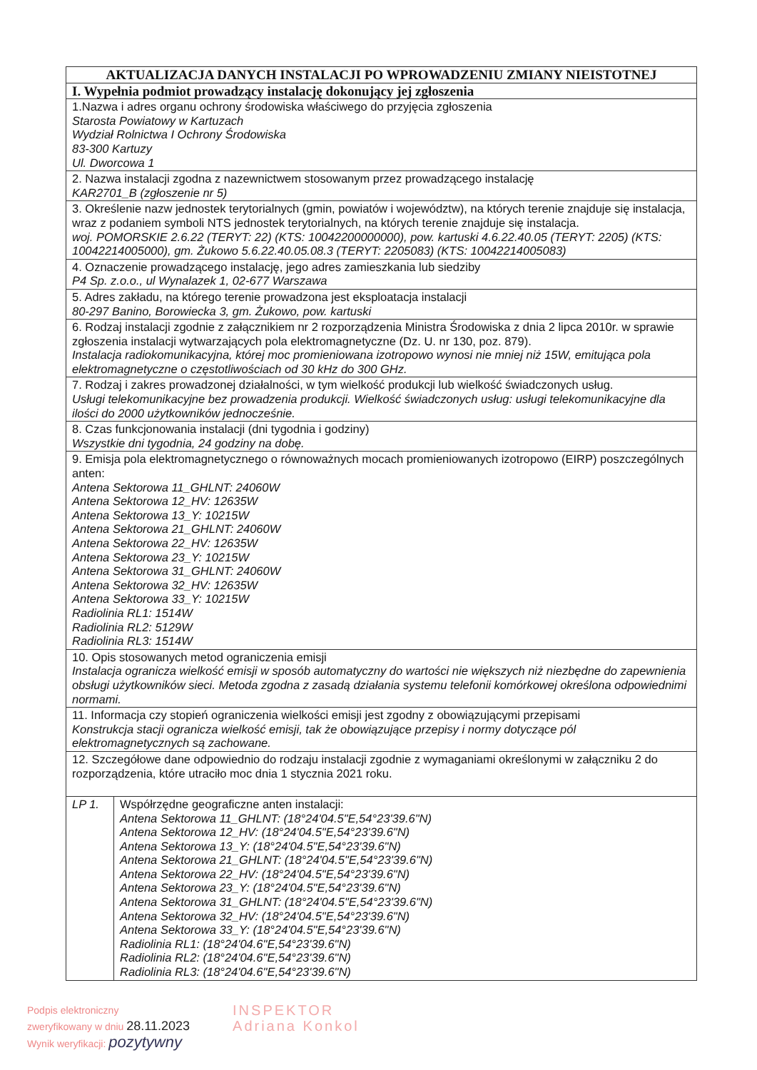| AKTUALIZACJA DANYCH INSTALACJI PO WPROWADZENIU ZMIANY NIEISTOTNEJ | |
| --- | --- |
| I. Wypełnia podmiot prowadzący instalację dokonujący jej zgłoszenia | |
| 1.Nazwa i adres organu ochrony środowiska właściwego do przyjęcia zgłoszenia Starosta Powiatowy w Kartuzach Wydział Rolnictwa I Ochrony Środowiska 83-300 Kartuzy Ul. Dworcowa 1 | |
| 2. Nazwa instalacji zgodna z nazewnictwem stosowanym przez prowadzącego instalację KAR2701_B (zgłoszenie nr 5) | |
| 3. Określenie nazw jednostek terytorialnych (gmin, powiatów i województw), na których terenie znajduje się instalacja, wraz z podaniem symboli NTS jednostek terytorialnych, na których terenie znajduje się instalacja. woj. POMORSKIE 2.6.22 (TERYT: 22) (KTS: 10042200000000), pow. kartuski 4.6.22.40.05 (TERYT: 2205) (KTS: 10042214005000), gm. Żukowo 5.6.22.40.05.08.3 (TERYT: 2205083) (KTS: 10042214005083) | |
| 4. Oznaczenie prowadzącego instalację, jego adres zamieszkania lub siedziby P4 Sp. z.o.o., ul Wynalazek 1, 02-677 Warszawa | |
| 5. Adres zakładu, na którego terenie prowadzona jest eksploatacja instalacji 80-297 Banino, Borowiecka 3, gm. Żukowo, pow. kartuski | |
| 6. Rodzaj instalacji zgodnie z załącznikiem nr 2 rozporządzenia Ministra Środowiska z dnia 2 lipca 2010r. w sprawie zgłoszenia instalacji wytwarzających pola elektromagnetyczne (Dz. U. nr 130, poz. 879). Instalacja radiokomunikacyjna, której moc promieniowana izotropowo wynosi nie mniej niż 15W, emitująca pola elektromagnetyczne o częstotliwościach od 30 kHz do 300 GHz. | |
| 7. Rodzaj i zakres prowadzonej działalności, w tym wielkość produkcji lub wielkość świadczonych usług. Usługi telekomunikacyjne bez prowadzenia produkcji. Wielkość świadczonych usług: usługi telekomunikacyjne dla ilości do 2000 użytkowników jednocześnie. | |
| 8. Czas funkcjonowania instalacji (dni tygodnia i godziny) Wszystkie dni tygodnia, 24 godziny na dobę. | |
| 9. Emisja pola elektromagnetycznego o równoważnych mocach promieniowanych izotropowo (EIRP) poszczególnych anten: Antena Sektorowa 11_GHLNT: 24060W Antena Sektorowa 12_HV: 12635W Antena Sektorowa 13_Y: 10215W Antena Sektorowa 21_GHLNT: 24060W Antena Sektorowa 22_HV: 12635W Antena Sektorowa 23_Y: 10215W Antena Sektorowa 31_GHLNT: 24060W Antena Sektorowa 32_HV: 12635W Antena Sektorowa 33_Y: 10215W Radiolinia RL1: 1514W Radiolinia RL2: 5129W Radiolinia RL3: 1514W | |
| 10. Opis stosowanych metod ograniczenia emisji Instalacja ogranicza wielkość emisji w sposób automatyczny do wartości nie większych niż niezbędne do zapewnienia obsługi użytkowników sieci. Metoda zgodna z zasadą działania systemu telefonii komórkowej określona odpowiednimi normami. | |
| 11. Informacja czy stopień ograniczenia wielkości emisji jest zgodny z obowiązującymi przepisami Konstrukcja stacji ogranicza wielkość emisji, tak że obowiązujące przepisy i normy dotyczące pól elektromagnetycznych są zachowane. | |
| 12. Szczegółowe dane odpowiednio do rodzaju instalacji zgodnie z wymaganiami określonymi w załączniku 2 do rozporządzenia, które utraciło moc dnia 1 stycznia 2021 roku. | |
| LP 1. | Współrzędne geograficzne anten instalacji: Antena Sektorowa 11_GHLNT: (18°24'04.5"E,54°23'39.6"N) Antena Sektorowa 12_HV: (18°24'04.5"E,54°23'39.6"N) Antena Sektorowa 13_Y: (18°24'04.5"E,54°23'39.6"N) Antena Sektorowa 21_GHLNT: (18°24'04.5"E,54°23'39.6"N) Antena Sektorowa 22_HV: (18°24'04.5"E,54°23'39.6"N) Antena Sektorowa 23_Y: (18°24'04.5"E,54°23'39.6"N) Antena Sektorowa 31_GHLNT: (18°24'04.5"E,54°23'39.6"N) Antena Sektorowa 32_HV: (18°24'04.5"E,54°23'39.6"N) Antena Sektorowa 33_Y: (18°24'04.5"E,54°23'39.6"N) Radiolinia RL1: (18°24'04.6"E,54°23'39.6"N) Radiolinia RL2: (18°24'04.6"E,54°23'39.6"N) Radiolinia RL3: (18°24'04.6"E,54°23'39.6"N) |
Podpis elektroniczny
zweryfikowany w dniu 28.11.2023
Wynik weryfikacji: pozytywny
INSPEKTOR
Adriana Konkol